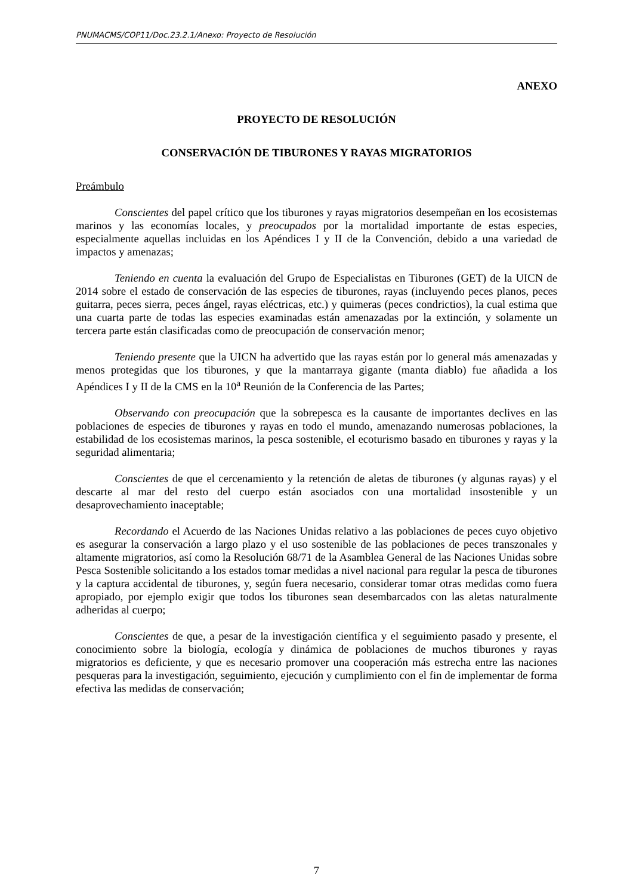PNUMACMS/COP11/Doc.23.2.1/Anexo: Proyecto de Resolución
ANEXO
PROYECTO DE RESOLUCIÓN
CONSERVACIÓN DE TIBURONES Y RAYAS MIGRATORIOS
Preámbulo
Conscientes del papel crítico que los tiburones y rayas migratorios desempeñan en los ecosistemas marinos y las economías locales, y preocupados por la mortalidad importante de estas especies, especialmente aquellas incluidas en los Apéndices I y II de la Convención, debido a una variedad de impactos y amenazas;
Teniendo en cuenta la evaluación del Grupo de Especialistas en Tiburones (GET) de la UICN de 2014 sobre el estado de conservación de las especies de tiburones, rayas (incluyendo peces planos, peces guitarra, peces sierra, peces ángel, rayas eléctricas, etc.) y quimeras (peces condrictios), la cual estima que una cuarta parte de todas las especies examinadas están amenazadas por la extinción, y solamente un tercera parte están clasificadas como de preocupación de conservación menor;
Teniendo presente que la UICN ha advertido que las rayas están por lo general más amenazadas y menos protegidas que los tiburones, y que la mantarraya gigante (manta diablo) fue añadida a los Apéndices I y II de la CMS en la 10<sup>a</sup> Reunión de la Conferencia de las Partes;
Observando con preocupación que la sobrepesca es la causante de importantes declives en las poblaciones de especies de tiburones y rayas en todo el mundo, amenazando numerosas poblaciones, la estabilidad de los ecosistemas marinos, la pesca sostenible, el ecoturismo basado en tiburones y rayas y la seguridad alimentaria;
Conscientes de que el cercenamiento y la retención de aletas de tiburones (y algunas rayas) y el descarte al mar del resto del cuerpo están asociados con una mortalidad insostenible y un desaprovechamiento inaceptable;
Recordando el Acuerdo de las Naciones Unidas relativo a las poblaciones de peces cuyo objetivo es asegurar la conservación a largo plazo y el uso sostenible de las poblaciones de peces transzonales y altamente migratorios, así como la Resolución 68/71 de la Asamblea General de las Naciones Unidas sobre Pesca Sostenible solicitando a los estados tomar medidas a nivel nacional para regular la pesca de tiburones y la captura accidental de tiburones, y, según fuera necesario, considerar tomar otras medidas como fuera apropiado, por ejemplo exigir que todos los tiburones sean desembarcados con las aletas naturalmente adheridas al cuerpo;
Conscientes de que, a pesar de la investigación científica y el seguimiento pasado y presente, el conocimiento sobre la biología, ecología y dinámica de poblaciones de muchos tiburones y rayas migratorios es deficiente, y que es necesario promover una cooperación más estrecha entre las naciones pesqueras para la investigación, seguimiento, ejecución y cumplimiento con el fin de implementar de forma efectiva las medidas de conservación;
7